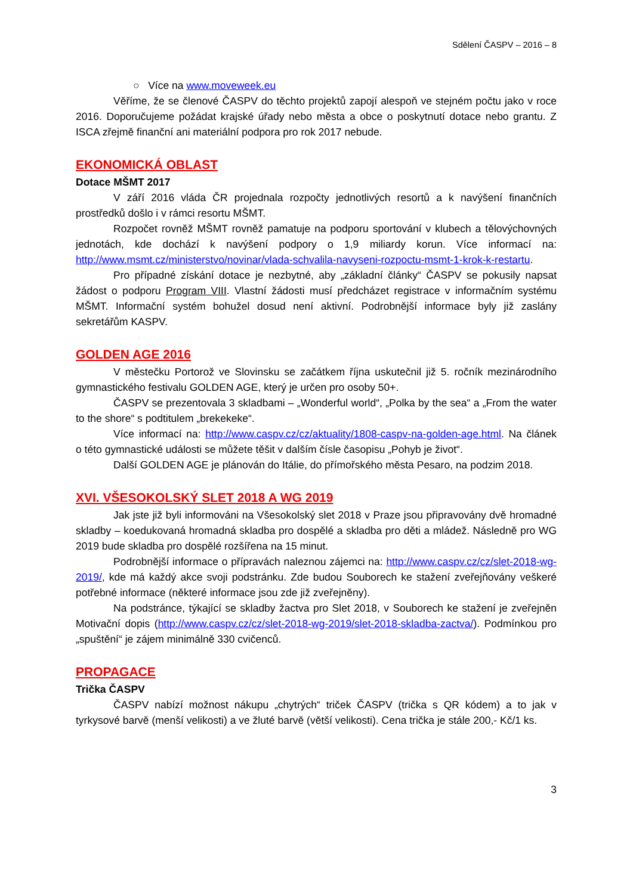Sdělení ČASPV – 2016 – 8
○ Více na www.moveweek.eu
Věříme, že se členové ČASPV do těchto projektů zapojí alespoň ve stejném počtu jako v roce 2016. Doporučujeme požádat krajské úřady nebo města a obce o poskytnutí dotace nebo grantu. Z ISCA zřejmě finanční ani materiální podpora pro rok 2017 nebude.
EKONOMICKÁ OBLAST
Dotace MŠMT 2017
V září 2016 vláda ČR projednala rozpočty jednotlivých resortů a k navýšení finančních prostředků došlo i v rámci resortu MŠMT.
Rozpočet rovněž MŠMT rovněž pamatuje na podporu sportování v klubech a tělovýchovných jednotách, kde dochází k navýšení podpory o 1,9 miliardy korun. Více informací na: http://www.msmt.cz/ministerstvo/novinar/vlada-schvalila-navyseni-rozpoctu-msmt-1-krok-k-restartu.
Pro případné získání dotace je nezbytné, aby „základní články“ ČASPV se pokusily napsat žádost o podporu Program VIII. Vlastní žádosti musí předcházet registrace v informačním systému MŠMT. Informační systém bohužel dosud není aktivní. Podrobnější informace byly již zaslány sekretářům KASPV.
GOLDEN AGE 2016
V městečku Portorož ve Slovinsku se začátkem října uskutečnil již 5. ročník mezinárodního gymnastického festivalu GOLDEN AGE, který je určen pro osoby 50+.
ČASPV se prezentovala 3 skladbami – „Wonderful world“, „Polka by the sea“ a „From the water to the shore“ s podtitulem „brekekeke“.
Více informací na: http://www.caspv.cz/cz/aktuality/1808-caspv-na-golden-age.html. Na článek o této gymnastické události se můžete těšit v dalším čísle časopisu „Pohyb je život“.
Další GOLDEN AGE je plánován do Itálie, do přímořského města Pesaro, na podzim 2018.
XVI. VŠESOKOLSKÝ SLET 2018 A WG 2019
Jak jste již byli informováni na Všesokolský slet 2018 v Praze jsou připravovány dvě hromadné skladby – koedukovaná hromadná skladba pro dospělé a skladba pro děti a mládež. Následně pro WG 2019 bude skladba pro dospělé rozšířena na 15 minut.
Podrobnější informace o přípravách naleznou zájemci na: http://www.caspv.cz/cz/slet-2018-wg-2019/, kde má každý akce svoji podstránku. Zde budou Souborech ke stažení zveřejňovány veškeré potřebné informace (některé informace jsou zde již zveřejněny).
Na podstránce, týkající se skladby žactva pro Slet 2018, v Souborech ke stažení je zveřejněn Motivační dopis (http://www.caspv.cz/cz/slet-2018-wg-2019/slet-2018-skladba-zactva/). Podmínkou pro „spuštění“ je zájem minimálně 330 cvičenců.
PROPAGACE
Trička ČASPV
ČASPV nabízí možnost nákupu „chytrých“ triček ČASPV (trička s QR kódem) a to jak v tyrkysové barvě (menší velikosti) a ve žluté barvě (větší velikosti). Cena trička je stále 200,- Kč/1 ks.
3